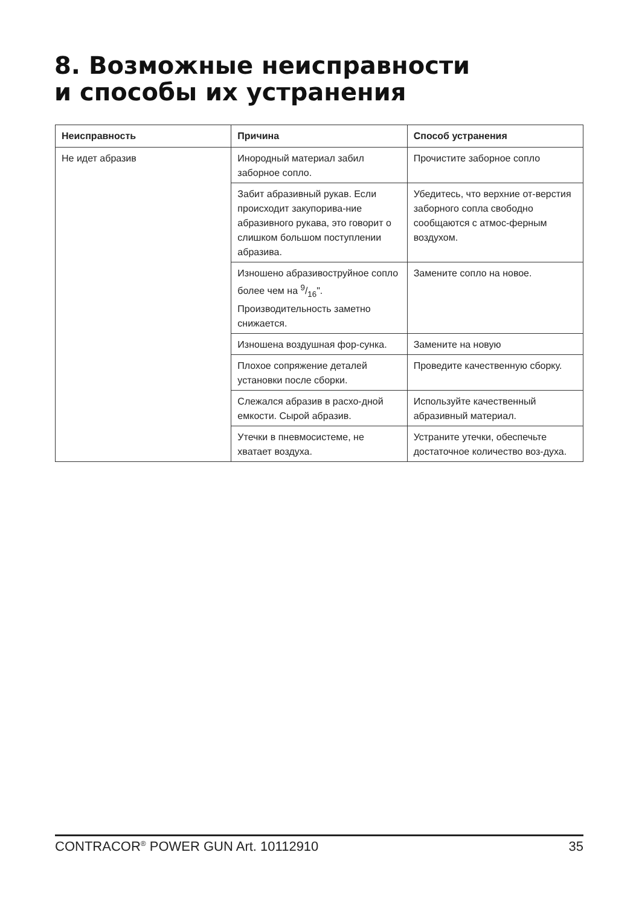8. Возможные неисправности
и способы их устранения
| Неисправность | Причина | Способ устранения |
| --- | --- | --- |
| Не идет абразив | Инородный материал забил заборное сопло. | Прочистите заборное сопло |
| | Забит абразивный рукав. Если происходит закупорива-ние абразивного рукава, это говорит о слишком большом поступлении абразива. | Убедитесь, что верхние от-верстия заборного сопла свободно сообщаются с атмос-ферным воздухом. |
| | Изношено абразивоструйное сопло более чем на 9/16". Производительность заметно снижается. | Замените сопло на новое. |
| | Изношена воздушная фор-сунка. | Замените на новую |
| | Плохое сопряжение деталей установки после сборки. | Проведите качественную сборку. |
| | Слежался абразив в расхо-дной емкости. Сырой абразив. | Используйте качественный абразивный материал. |
| | Утечки в пневмосистеме, не хватает воздуха. | Устраните утечки, обеспечьте достаточное количество воз-духа. |
CONTRACOR<sup>®</sup> POWER GUN Art. 10112910 35